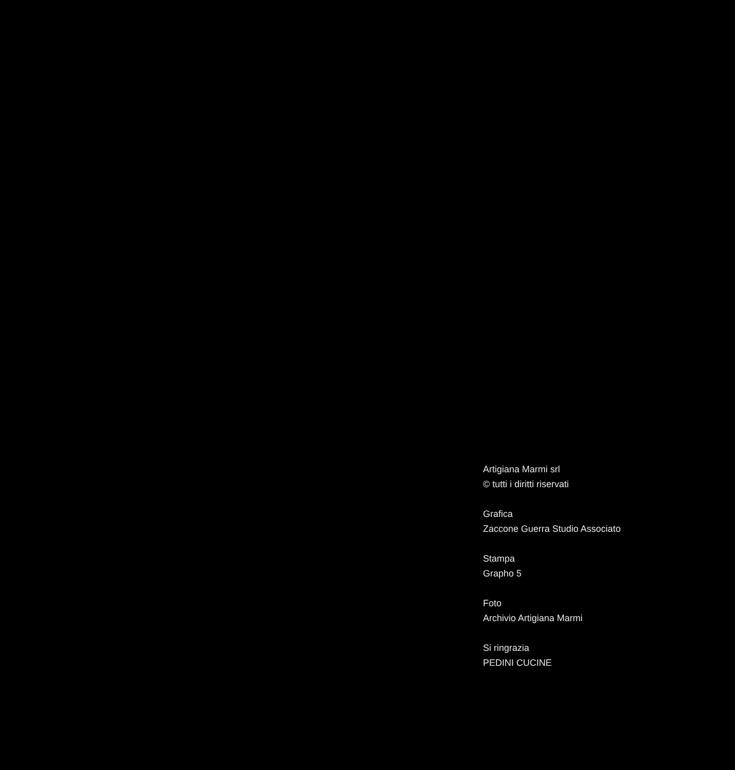Artigiana Marmi srl
© tutti i diritti riservati
Grafica
Zaccone Guerra Studio Associato
Stampa
Grapho 5
Foto
Archivio Artigiana Marmi
Si ringrazia
PEDINI CUCINE